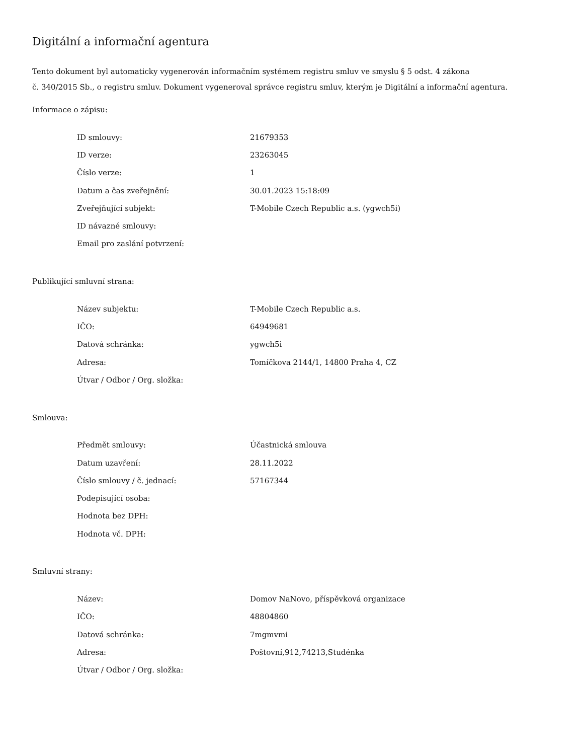Digitální a informační agentura
Tento dokument byl automaticky vygenerován informačním systémem registru smluv ve smyslu § 5 odst. 4 zákona
č. 340/2015 Sb., o registru smluv. Dokument vygeneroval správce registru smluv, kterým je Digitální a informační agentura.
Informace o zápisu:
| ID smlouvy: | 21679353 |
| ID verze: | 23263045 |
| Číslo verze: | 1 |
| Datum a čas zveřejnění: | 30.01.2023 15:18:09 |
| Zveřejňující subjekt: | T-Mobile Czech Republic a.s. (ygwch5i) |
| ID návazné smlouvy: | |
| Email pro zaslání potvrzení: | |
Publikující smluvní strana:
| Název subjektu: | T-Mobile Czech Republic a.s. |
| IČO: | 64949681 |
| Datová schránka: | ygwch5i |
| Adresa: | Tomíčkova 2144/1, 14800 Praha 4, CZ |
| Útvar / Odbor / Org. složka: | |
Smlouva:
| Předmět smlouvy: | Účastnická smlouva |
| Datum uzavření: | 28.11.2022 |
| Číslo smlouvy / č. jednací: | 57167344 |
| Podepisující osoba: | |
| Hodnota bez DPH: | |
| Hodnota vč. DPH: | |
Smluvní strany:
| Název: | Domov NaNovo, příspěvková organizace |
| IČO: | 48804860 |
| Datová schránka: | 7mgmvmi |
| Adresa: | Poštovní,912,74213,Studénka |
| Útvar / Odbor / Org. složka: | |